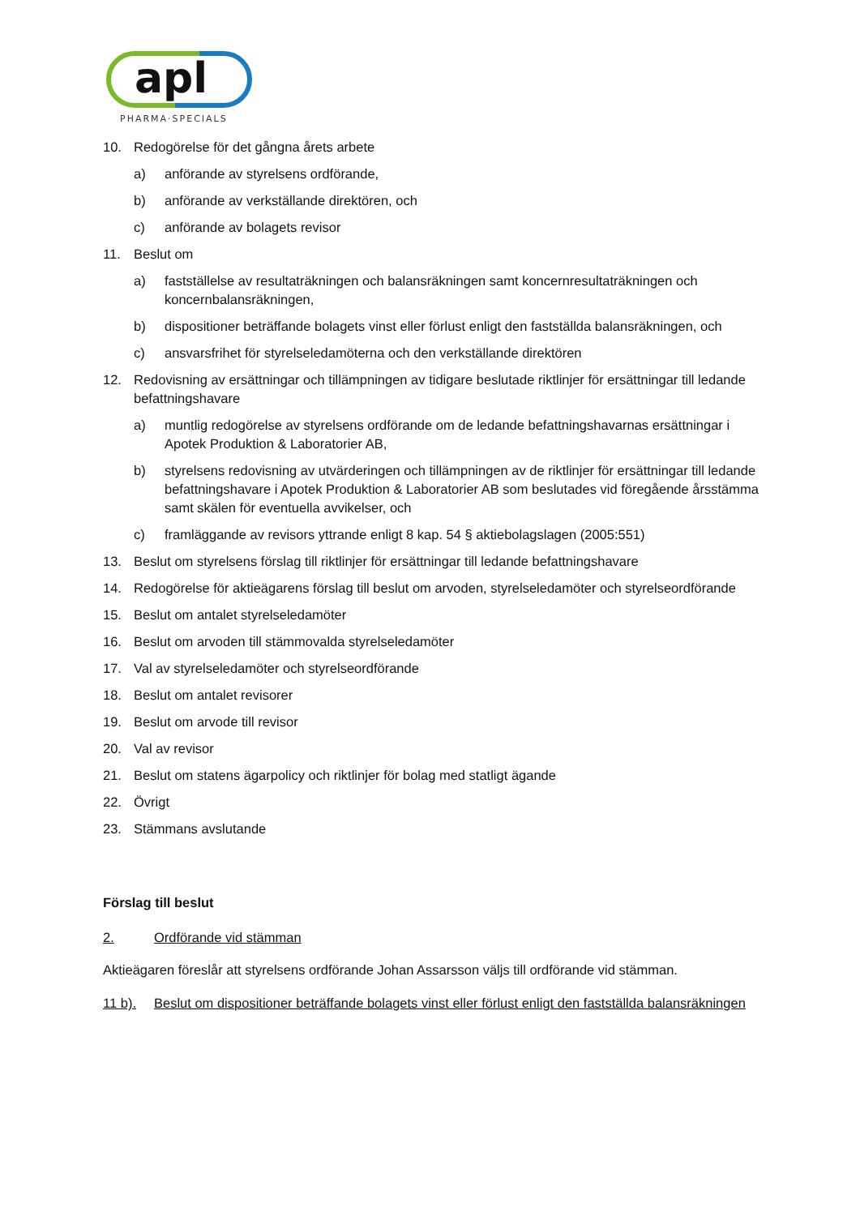apl
PHARMA·SPECIALS
10. Redogörelse för det gångna årets arbete
a) anförande av styrelsens ordförande,
b) anförande av verkställande direktören, och
c) anförande av bolagets revisor
11. Beslut om
a) fastställelse av resultaträkningen och balansräkningen samt koncernresultaträkningen och koncernbalansräkningen,
b) dispositioner beträffande bolagets vinst eller förlust enligt den fastställda balansräkningen, och
c) ansvarsfrihet för styrelseledamöterna och den verkställande direktören
12. Redovisning av ersättningar och tillämpningen av tidigare beslutade riktlinjer för ersättningar till ledande befattningshavare
a) muntlig redogörelse av styrelsens ordförande om de ledande befattningshavarnas ersättningar i Apotek Produktion & Laboratorier AB,
b) styrelsens redovisning av utvärderingen och tillämpningen av de riktlinjer för ersättningar till ledande befattningshavare i Apotek Produktion & Laboratorier AB som beslutades vid föregående årsstämma samt skälen för eventuella avvikelser, och
c) framläggande av revisors yttrande enligt 8 kap. 54 § aktiebolagslagen (2005:551)
13. Beslut om styrelsens förslag till riktlinjer för ersättningar till ledande befattningshavare
14. Redogörelse för aktieägarens förslag till beslut om arvoden, styrelseledamöter och styrelseordförande
15. Beslut om antalet styrelseledamöter
16. Beslut om arvoden till stämmovalda styrelseledamöter
17. Val av styrelseledamöter och styrelseordförande
18. Beslut om antalet revisorer
19. Beslut om arvode till revisor
20. Val av revisor
21. Beslut om statens ägarpolicy och riktlinjer för bolag med statligt ägande
22. Övrigt
23. Stämmans avslutande
Förslag till beslut
2. Ordförande vid stämman
Aktieägaren föreslår att styrelsens ordförande Johan Assarsson väljs till ordförande vid stämman.
11 b). Beslut om dispositioner beträffande bolagets vinst eller förlust enligt den fastställda balansräkningen